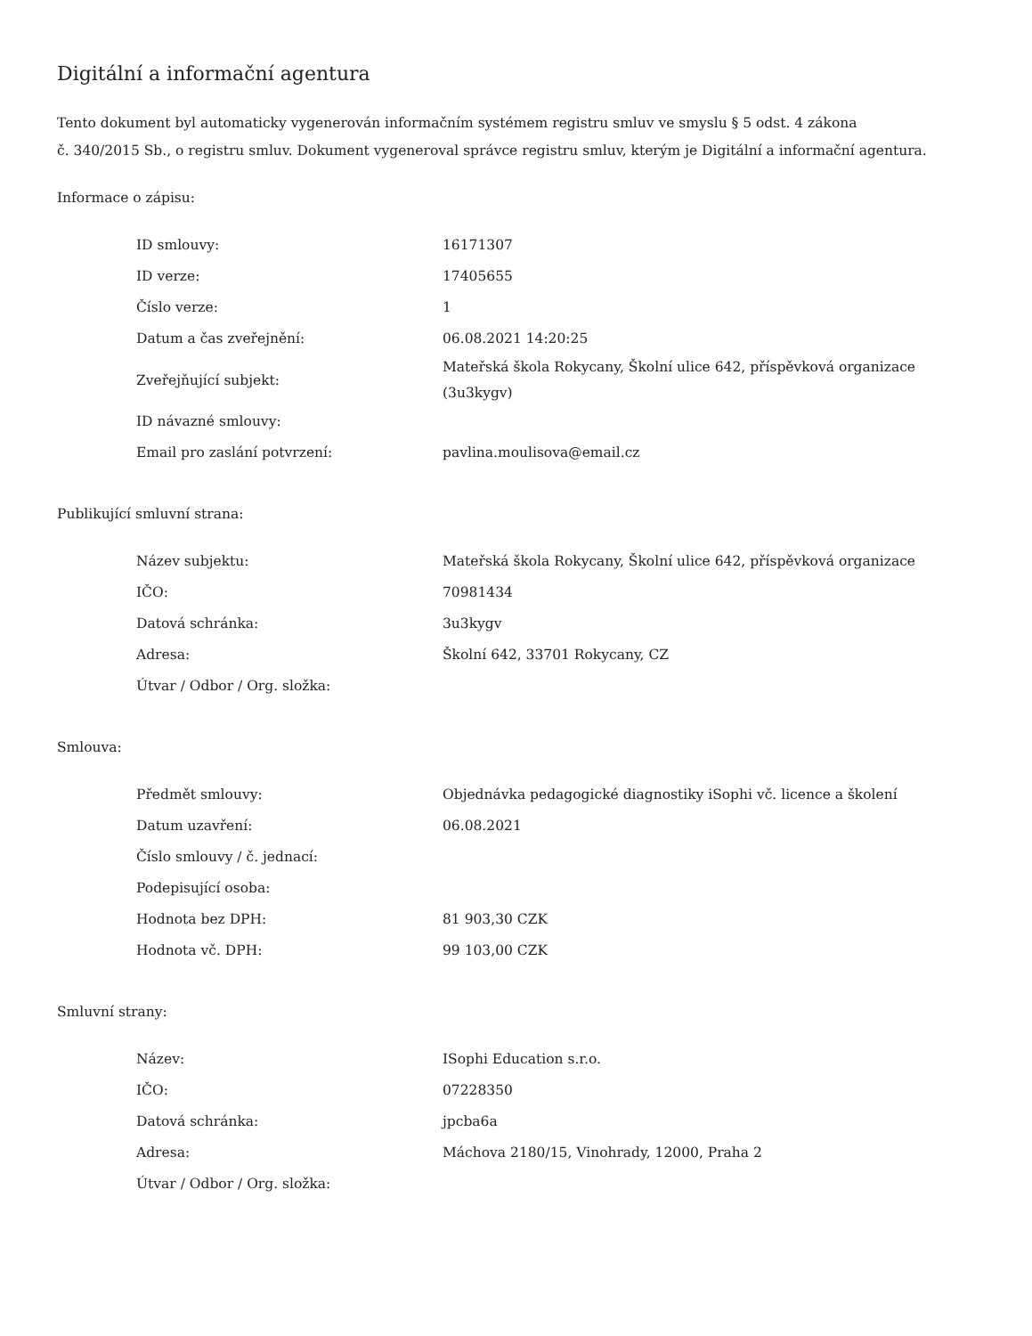Digitální a informační agentura
Tento dokument byl automaticky vygenerován informačním systémem registru smluv ve smyslu § 5 odst. 4 zákona
č. 340/2015 Sb., o registru smluv. Dokument vygeneroval správce registru smluv, kterým je Digitální a informační agentura.
Informace o zápisu:
| ID smlouvy: | 16171307 |
| ID verze: | 17405655 |
| Číslo verze: | 1 |
| Datum a čas zveřejnění: | 06.08.2021 14:20:25 |
| Zveřejňující subjekt: | Mateřská škola Rokycany, Školní ulice 642, příspěvková organizace (3u3kygv) |
| ID návazné smlouvy: | |
| Email pro zaslání potvrzení: | pavlina.moulisova@email.cz |
Publikující smluvní strana:
| Název subjektu: | Mateřská škola Rokycany, Školní ulice 642, příspěvková organizace |
| IČO: | 70981434 |
| Datová schránka: | 3u3kygv |
| Adresa: | Školní 642, 33701 Rokycany, CZ |
| Útvar / Odbor / Org. složka: | |
Smlouva:
| Předmět smlouvy: | Objednávka pedagogické diagnostiky iSophi vč. licence a školení |
| Datum uzavření: | 06.08.2021 |
| Číslo smlouvy / č. jednací: | |
| Podepisující osoba: | |
| Hodnota bez DPH: | 81 903,30 CZK |
| Hodnota vč. DPH: | 99 103,00 CZK |
Smluvní strany:
| Název: | ISophi Education s.r.o. |
| IČO: | 07228350 |
| Datová schránka: | jpcba6a |
| Adresa: | Máchova 2180/15, Vinohrady, 12000, Praha 2 |
| Útvar / Odbor / Org. složka: | |